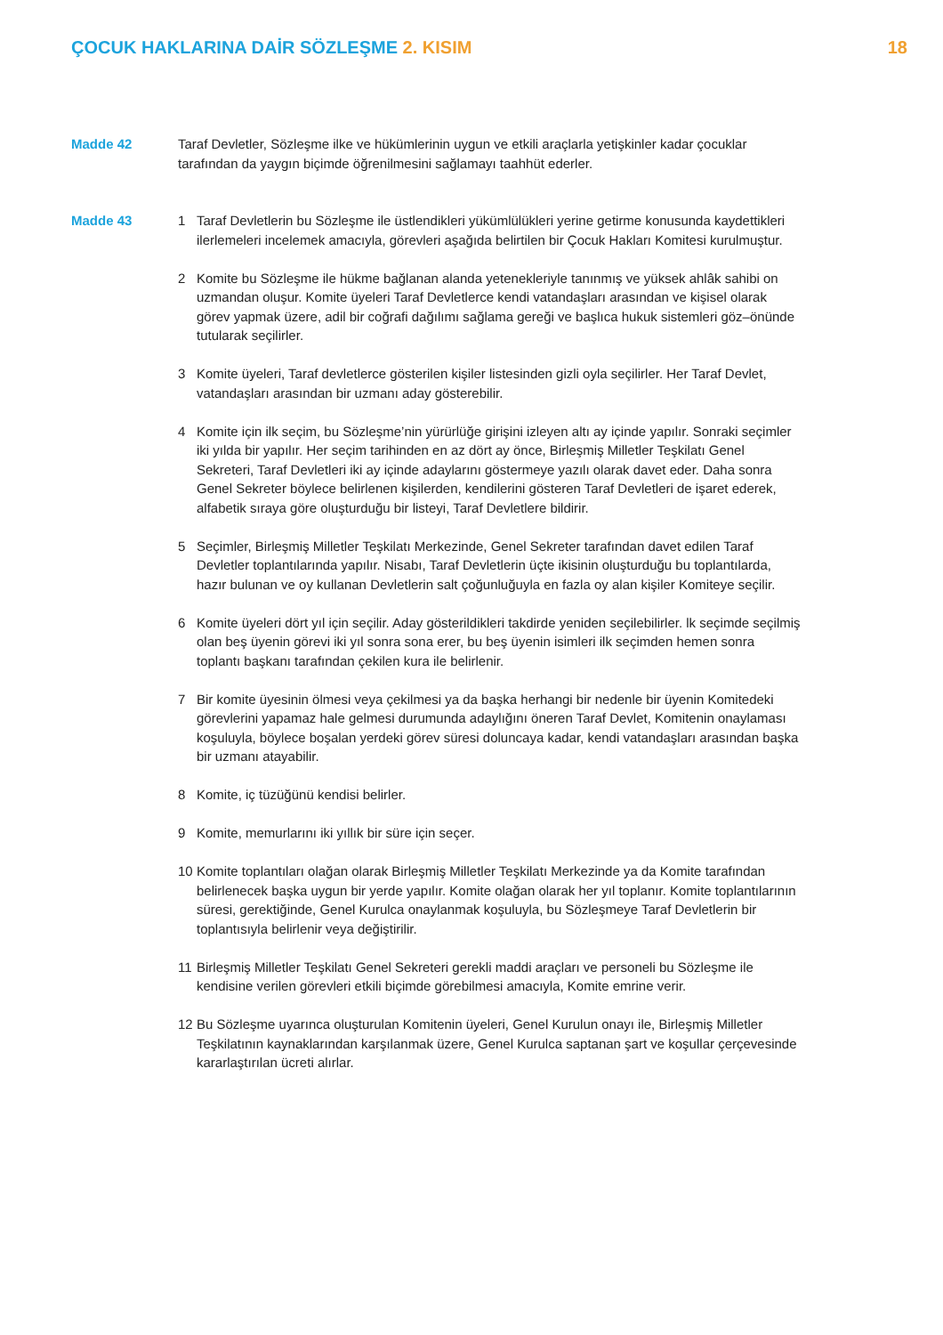ÇOCUK HAKLARINA DAİR SÖZLEŞME 2. KISIM
18
Madde 42 Taraf Devletler, Sözleşme ilke ve hükümlerinin uygun ve etkili araçlarla yetişkinler kadar çocuklar tarafından da yaygın biçimde öğrenilmesini sağlamayı taahhüt ederler.
Madde 43 1 Taraf Devletlerin bu Sözleşme ile üstlendikleri yükümlülükleri yerine getirme konusunda kaydettikleri ilerlemeleri incelemek amacıyla, görevleri aşağıda belirtilen bir Çocuk Hakları Komitesi kurulmuştur.
2 Komite bu Sözleşme ile hükme bağlanan alanda yetenekleriyle tanınmış ve yüksek ahlâk sahibi on uzmandan oluşur. Komite üyeleri Taraf Devletlerce kendi vatandaşları arasından ve kişisel olarak görev yapmak üzere, adil bir coğrafi dağılımı sağlama gereği ve başlıca hukuk sistemleri göz–önünde tutularak seçilirler.
3 Komite üyeleri, Taraf devletlerce gösterilen kişiler listesinden gizli oyla seçilirler. Her Taraf Devlet, vatandaşları arasından bir uzmanı aday gösterebilir.
4 Komite için ilk seçim, bu Sözleşme’nin yürürlüğe girişini izleyen altı ay içinde yapılır. Sonraki seçimler iki yılda bir yapılır. Her seçim tarihinden en az dört ay önce, Birleşmiş Milletler Teşkilatı Genel Sekreteri, Taraf Devletleri iki ay içinde adaylarını göstermeye yazılı olarak davet eder. Daha sonra Genel Sekreter böylece belirlenen kişilerden, kendilerini gösteren Taraf Devletleri de işaret ederek, alfabetik sıraya göre oluşturduğu bir listeyi, Taraf Devletlere bildirir.
5 Seçimler, Birleşmiş Milletler Teşkilatı Merkezinde, Genel Sekreter tarafından davet edilen Taraf Devletler toplantılarında yapılır. Nisabı, Taraf Devletlerin üçte ikisinin oluşturduğu bu toplantılarda, hazır bulunan ve oy kullanan Devletlerin salt çoğunluğuyla en fazla oy alan kişiler Komiteye seçilir.
6 Komite üyeleri dört yıl için seçilir. Aday gösterildikleri takdirde yeniden seçilebilirler. lk seçimde seçilmiş olan beş üyenin görevi iki yıl sonra sona erer, bu beş üyenin isimleri ilk seçimden hemen sonra toplantı başkanı tarafından çekilen kura ile belirlenir.
7 Bir komite üyesinin ölmesi veya çekilmesi ya da başka herhangi bir nedenle bir üyenin Komitedeki görevlerini yapamaz hale gelmesi durumunda adaylığını öneren Taraf Devlet, Komitenin onaylaması koşuluyla, böylece boşalan yerdeki görev süresi doluncaya kadar, kendi vatandaşları arasından başka bir uzmanı atayabilir.
8 Komite, iç tüzüğünü kendisi belirler.
9 Komite, memurlarını iki yıllık bir süre için seçer.
10 Komite toplantıları olağan olarak Birleşmiş Milletler Teşkilatı Merkezinde ya da Komite tarafından belirlenecek başka uygun bir yerde yapılır. Komite olağan olarak her yıl toplanır. Komite toplantılarının süresi, gerektiğinde, Genel Kurulca onaylanmak koşuluyla, bu Sözleşmeye Taraf Devletlerin bir toplantısıyla belirlenir veya değiştirilir.
11 Birleşmiş Milletler Teşkilatı Genel Sekreteri gerekli maddi araçları ve personeli bu Sözleşme ile kendisine verilen görevleri etkili biçimde görebilmesi amacıyla, Komite emrine verir.
12 Bu Sözleşme uyarınca oluşturulan Komitenin üyeleri, Genel Kurulun onayı ile, Birleşmiş Milletler Teşkilatının kaynaklarından karşılanmak üzere, Genel Kurulca saptanan şart ve koşullar çerçevesinde kararlaştırılan ücreti alırlar.